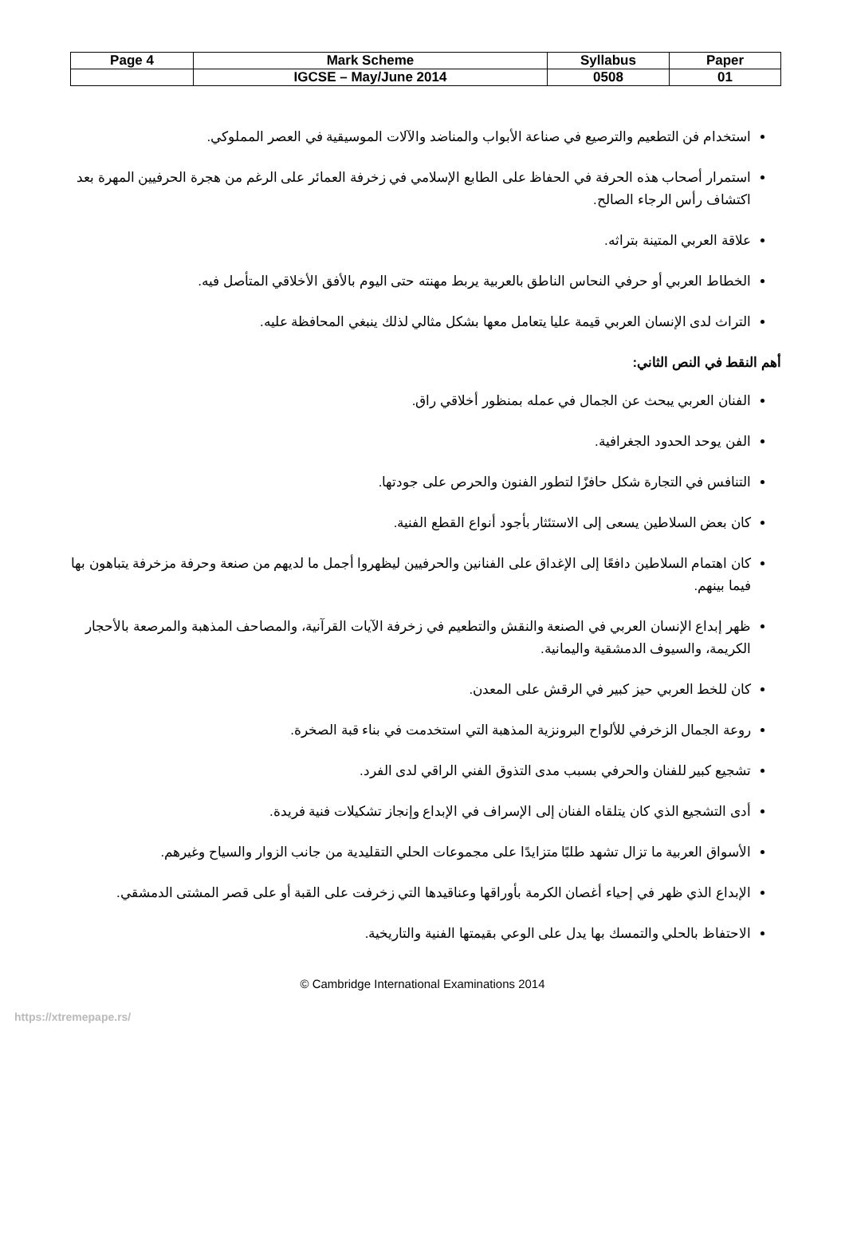| Page 4 | Mark Scheme | Syllabus | Paper |
| | IGCSE – May/June 2014 | 0508 | 01 |
استخدام فن التطعيم والترصيع في صناعة الأبواب والمناضد والآلات الموسيقية في العصر المملوكي.
استمرار أصحاب هذه الحرفة في الحفاظ على الطابع الإسلامي في زخرفة العمائر على الرغم من هجرة الحرفيين المهرة بعد اكتشاف رأس الرجاء الصالح.
علاقة العربي المتينة بتراثه.
الخطاط العربي أو حرفي النحاس الناطق بالعربية يربط مهنته حتى اليوم بالأفق الأخلاقي المتأصل فيه.
التراث لدى الإنسان العربي قيمة عليا يتعامل معها بشكل مثالي لذلك ينبغي المحافظة عليه.
أهم النقط في النص الثاني:
الفنان العربي يبحث عن الجمال في عمله بمنظور أخلاقي راق.
الفن يوحد الحدود الجغرافية.
التنافس في التجارة شكل حافزًا لتطور الفنون والحرص على جودتها.
كان بعض السلاطين يسعى إلى الاستئثار بأجود أنواع القطع الفنية.
كان اهتمام السلاطين دافعًا إلى الإغداق على الفنانين والحرفيين ليظهروا أجمل ما لديهم من صنعة وحرفة مزخرفة يتباهون بها فيما بينهم.
ظهر إبداع الإنسان العربي في الصنعة والنقش والتطعيم في زخرفة الآيات القرآنية، والمصاحف المذهبة والمرصعة بالأحجار الكريمة، والسيوف الدمشقية واليمانية.
كان للخط العربي حيز كبير في الرقش على المعدن.
روعة الجمال الزخرفي للألواح البرونزية المذهبة التي استخدمت في بناء قبة الصخرة.
تشجيع كبير للفنان والحرفي بسبب مدى التذوق الفني الراقي لدى الفرد.
أدى التشجيع الذي كان يتلقاه الفنان إلى الإسراف في الإبداع وإنجاز تشكيلات فنية فريدة.
الأسواق العربية ما تزال تشهد طلبًا متزايدًا على مجموعات الحلي التقليدية من جانب الزوار والسياح وغيرهم.
الإبداع الذي ظهر في إحياء أغصان الكرمة بأوراقها وعناقيدها التي زخرفت على القبة أو على قصر المشتى الدمشقي.
الاحتفاظ بالحلي والتمسك بها يدل على الوعي بقيمتها الفنية والتاريخية.
© Cambridge International Examinations 2014
https://xtremepape.rs/